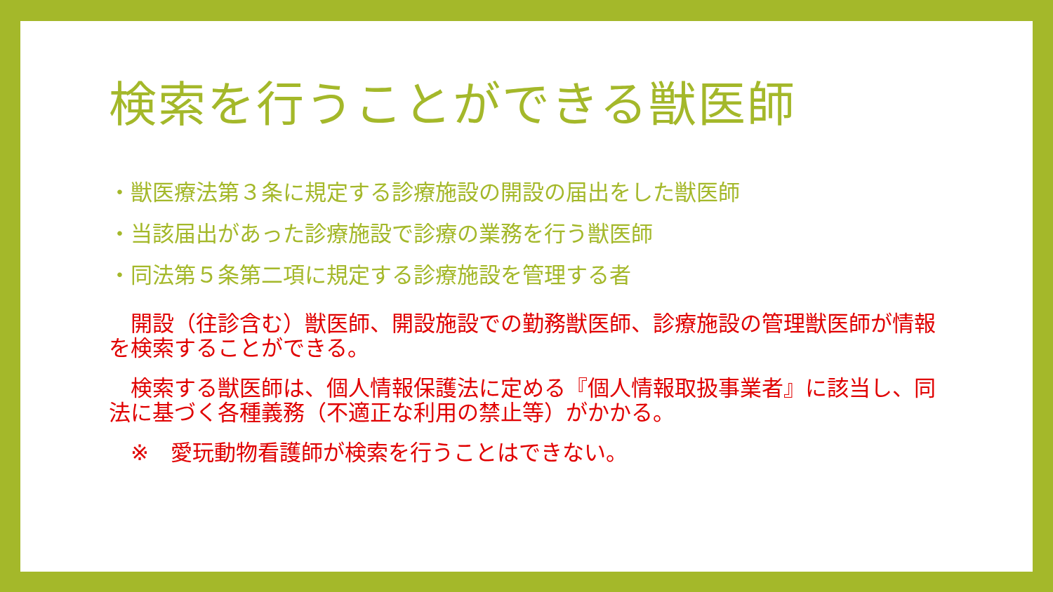検索を行うことができる獣医師
・獣医療法第３条に規定する診療施設の開設の届出をした獣医師
・当該届出があった診療施設で診療の業務を行う獣医師
・同法第５条第二項に規定する診療施設を管理する者
　開設（往診含む）獣医師、開設施設での勤務獣医師、診療施設の管理獣医師が情報を検索することができる。
　検索する獣医師は、個人情報保護法に定める『個人情報取扱事業者』に該当し、同法に基づく各種義務（不適正な利用の禁止等）がかかる。
　※　愛玩動物看護師が検索を行うことはできない。